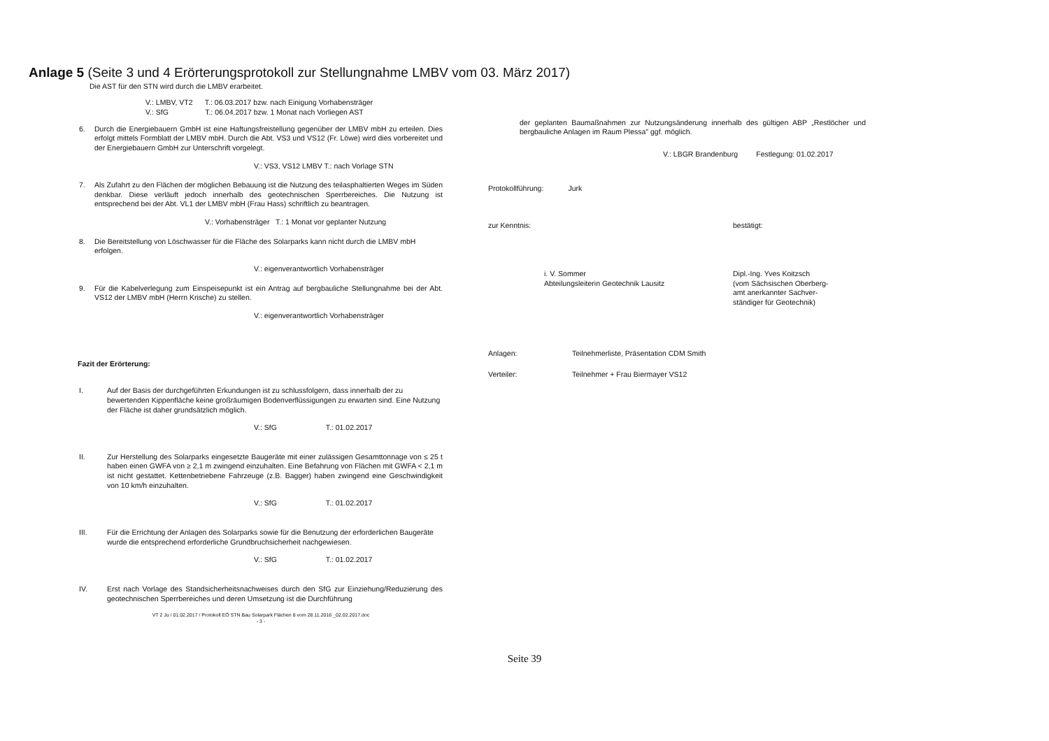Anlage 5 (Seite 3 und 4 Erörterungsprotokoll zur Stellungnahme LMBV vom 03. März 2017)
Die AST für den STN wird durch die LMBV erarbeitet.
V.: LMBV, VT2 T.: 06.03.2017 bzw. nach Einigung Vorhabensträger
V.: SfG T.: 06.04.2017 bzw. 1 Monat nach Vorliegen AST
6. Durch die Energiebauern GmbH ist eine Haftungsfreistellung gegenüber der LMBV mbH zu erteilen. Dies erfolgt mittels Formblatt der LMBV mbH. Durch die Abt. VS3 und VS12 (Fr. Löwe) wird dies vorbereitet und der Energiebauern GmbH zur Unterschrift vorgelegt.
V.: VS3, VS12 LMBV T.: nach Vorlage STN
7. Als Zufahrt zu den Flächen der möglichen Bebauung ist die Nutzung des teilasphaltierten Weges im Süden denkbar. Diese verläuft jedoch innerhalb des geotechnischen Sperrbereiches. Die Nutzung ist entsprechend bei der Abt. VL1 der LMBV mbH (Frau Hass) schriftlich zu beantragen.
V.: Vorhabensträger T.: 1 Monat vor geplanter Nutzung
8. Die Bereitstellung von Löschwasser für die Fläche des Solarparks kann nicht durch die LMBV mbH erfolgen.
V.: eigenverantwortlich Vorhabensträger
9. Für die Kabelverlegung zum Einspeisepunkt ist ein Antrag auf bergbauliche Stellungnahme bei der Abt. VS12 der LMBV mbH (Herrn Krische) zu stellen.
V.: eigenverantwortlich Vorhabensträger
Fazit der Erörterung:
I. Auf der Basis der durchgeführten Erkundungen ist zu schlussfolgern, dass innerhalb der zu bewertenden Kippenfläche keine großräumigen Bodenverflüssigungen zu erwarten sind. Eine Nutzung der Fläche ist daher grundsätzlich möglich.
V.: SfG T.: 01.02.2017
II. Zur Herstellung des Solarparks eingesetzte Baugeräte mit einer zulässigen Gesamttonnage von ≤ 25 t haben einen GWFA von ≥ 2,1 m zwingend einzuhalten. Eine Befahrung von Flächen mit GWFA < 2,1 m ist nicht gestattet. Kettenbetriebene Fahrzeuge (z.B. Bagger) haben zwingend eine Geschwindigkeit von 10 km/h einzuhalten.
V.: SfG T.: 01.02.2017
III. Für die Errichtung der Anlagen des Solarparks sowie für die Benutzung der erforderlichen Baugeräte wurde die entsprechend erforderliche Grundbruchsicherheit nachgewiesen.
V.: SfG T.: 01.02.2017
IV. Erst nach Vorlage des Standsicherheitsnachweises durch den SfG zur Einziehung/Reduzierung des geotechnischen Sperrbereiches und deren Umsetzung ist die Durchführung
VT 2 Ju / 01.02.2017 / Protokoll EÖ STN Bau Solarpark Flächen 8 vom 28.11.2016 _02.02.2017.doc
- 3 -
der geplanten Baumaßnahmen zur Nutzungsänderung innerhalb des gültigen ABP „Restlöcher und bergbauliche Anlagen im Raum Plessa" ggf. möglich.
V.: LBGR Brandenburg Festlegung: 01.02.2017
Protokollführung: Jurk
zur Kenntnis: bestätigt:
i. V. Sommer
Abteilungsleiterin Geotechnik Lausitz Dipl.-Ing. Yves Koitzsch
(vom Sächsischen Oberberg-
amt anerkannter Sachver-
ständiger für Geotechnik)
Anlagen: Teilnehmerliste, Präsentation CDM Smith
Verteiler: Teilnehmer + Frau Biermayer VS12
Seite 39